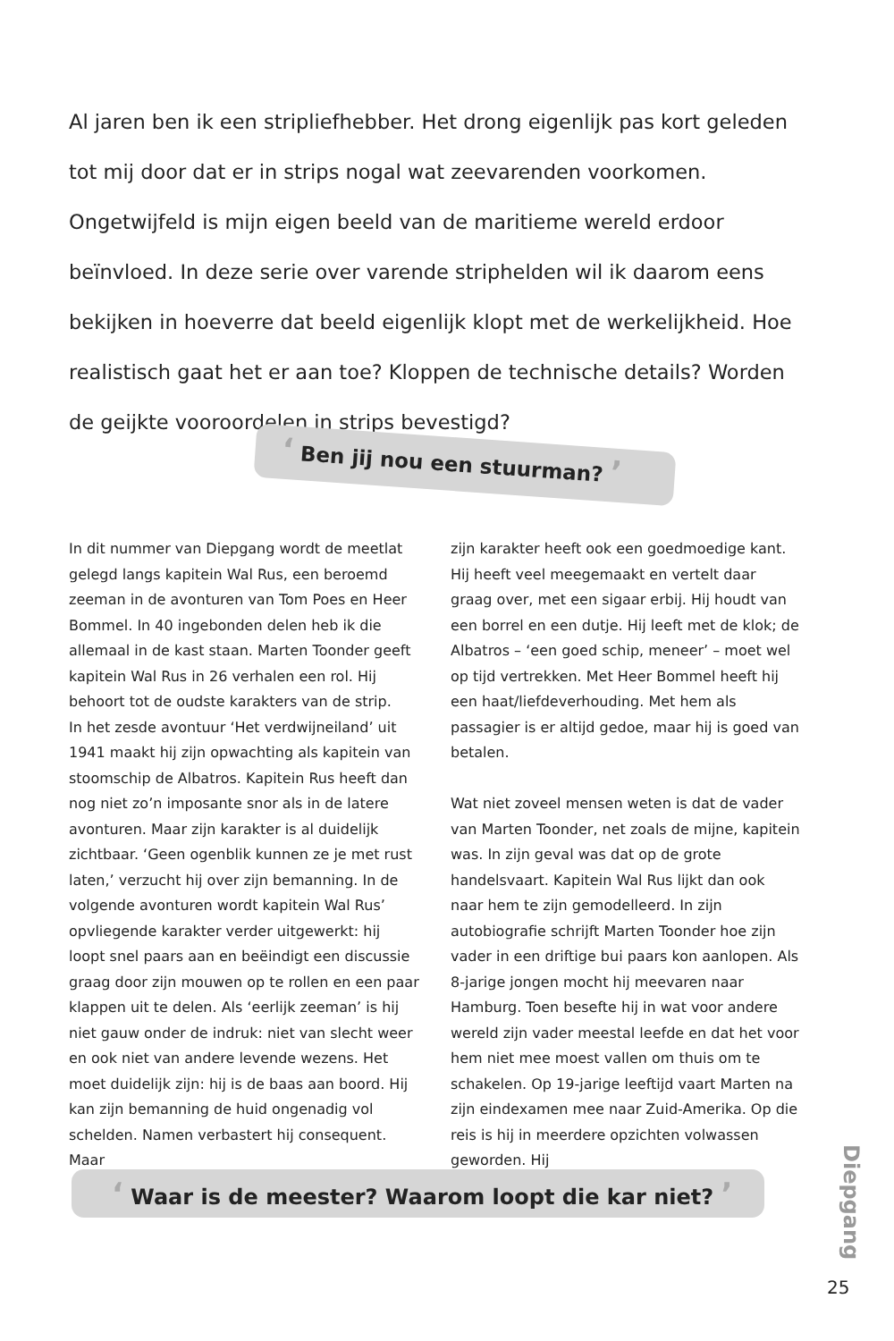Al jaren ben ik een stripliefhebber. Het drong eigenlijk pas kort geleden tot mij door dat er in strips nogal wat zeevarenden voorkomen. Ongetwijfeld is mijn eigen beeld van de maritieme wereld erdoor beïnvloed. In deze serie over varende striphelden wil ik daarom eens bekijken in hoeverre dat beeld eigenlijk klopt met de werkelijkheid. Hoe realistisch gaat het er aan toe? Kloppen de technische details? Worden de geijkte vooroordelen in strips bevestigd?
‘ Ben jij nou een stuurman? ’
In dit nummer van Diepgang wordt de meetlat gelegd langs kapitein Wal Rus, een beroemd zeeman in de avonturen van Tom Poes en Heer Bommel. In 40 ingebonden delen heb ik die allemaal in de kast staan. Marten Toonder geeft kapitein Wal Rus in 26 verhalen een rol. Hij behoort tot de oudste karakters van de strip.
In het zesde avontuur ‘Het verdwijneiland’ uit 1941 maakt hij zijn opwachting als kapitein van stoomschip de Albatros. Kapitein Rus heeft dan nog niet zo’n imposante snor als in de latere avonturen. Maar zijn karakter is al duidelijk zichtbaar. ‘Geen ogenblik kunnen ze je met rust laten,’ verzucht hij over zijn bemanning. In de volgende avonturen wordt kapitein Wal Rus’ opvliegende karakter verder uitgewerkt: hij loopt snel paars aan en beëindigt een discussie graag door zijn mouwen op te rollen en een paar klappen uit te delen. Als ‘eerlijk zeeman’ is hij niet gauw onder de indruk: niet van slecht weer en ook niet van andere levende wezens. Het moet duidelijk zijn: hij is de baas aan boord. Hij kan zijn bemanning de huid ongenadig vol schelden. Namen verbastert hij consequent. Maar
zijn karakter heeft ook een goedmoedige kant. Hij heeft veel meegemaakt en vertelt daar graag over, met een sigaar erbij. Hij houdt van een borrel en een dutje. Hij leeft met de klok; de Albatros – ‘een goed schip, meneer’ – moet wel op tijd vertrekken. Met Heer Bommel heeft hij een haat/liefdeverhouding. Met hem als passagier is er altijd gedoe, maar hij is goed van betalen.
Wat niet zoveel mensen weten is dat de vader van Marten Toonder, net zoals de mijne, kapitein was. In zijn geval was dat op de grote handelsvaart. Kapitein Wal Rus lijkt dan ook naar hem te zijn gemodelleerd. In zijn autobiografie schrijft Marten Toonder hoe zijn vader in een driftige bui paars kon aanlopen. Als 8-jarige jongen mocht hij meevaren naar Hamburg. Toen besefte hij in wat voor andere wereld zijn vader meestal leefde en dat het voor hem niet mee moest vallen om thuis om te schakelen. Op 19-jarige leeftijd vaart Marten na zijn eindexamen mee naar Zuid-Amerika. Op die reis is hij in meerdere opzichten volwassen geworden. Hij
‘ Waar is de meester? Waarom loopt die kar niet? ’
Diepgang
25